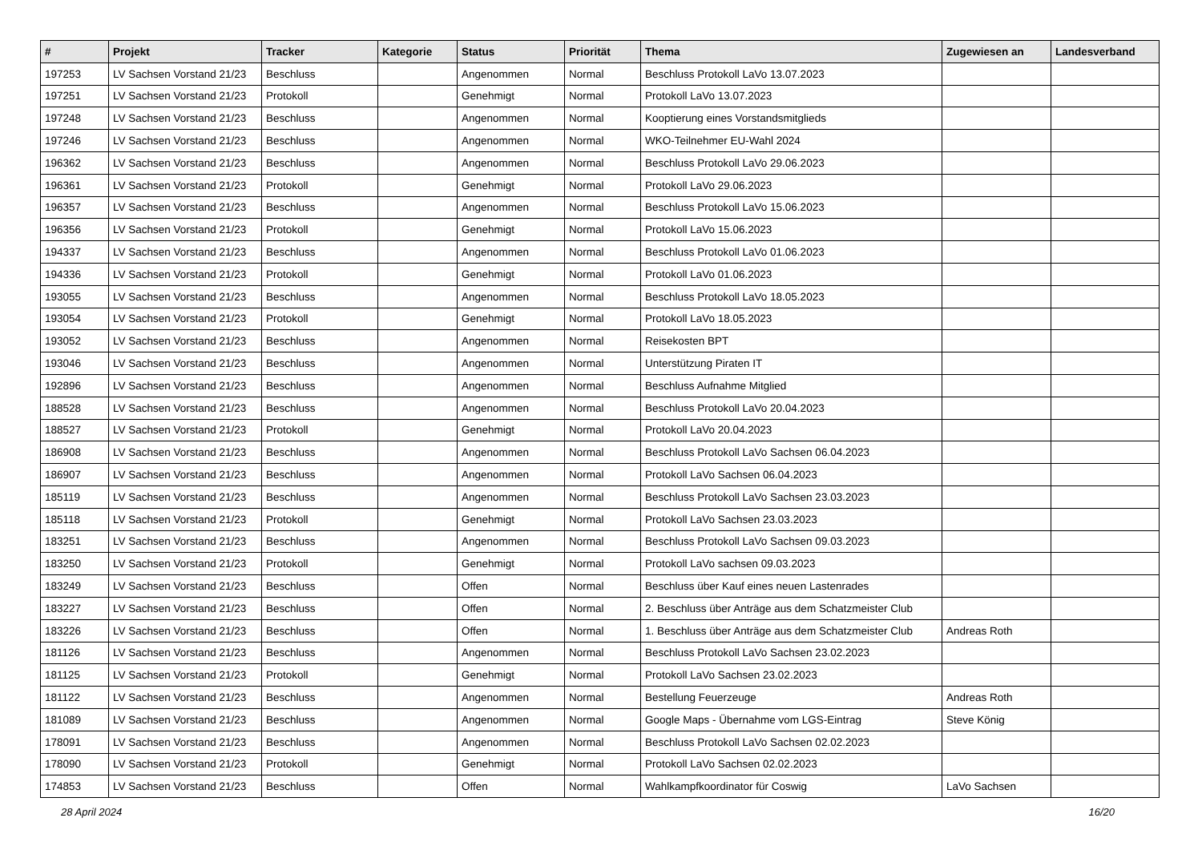| # | Projekt | Tracker | Kategorie | Status | Priorität | Thema | Zugewiesen an | Landesverband |
| --- | --- | --- | --- | --- | --- | --- | --- | --- |
| 197253 | LV Sachsen Vorstand 21/23 | Beschluss | | Angenommen | Normal | Beschluss Protokoll LaVo 13.07.2023 | | |
| 197251 | LV Sachsen Vorstand 21/23 | Protokoll | | Genehmigt | Normal | Protokoll LaVo 13.07.2023 | | |
| 197248 | LV Sachsen Vorstand 21/23 | Beschluss | | Angenommen | Normal | Kooptierung eines Vorstandsmitglieds | | |
| 197246 | LV Sachsen Vorstand 21/23 | Beschluss | | Angenommen | Normal | WKO-Teilnehmer EU-Wahl 2024 | | |
| 196362 | LV Sachsen Vorstand 21/23 | Beschluss | | Angenommen | Normal | Beschluss Protokoll LaVo 29.06.2023 | | |
| 196361 | LV Sachsen Vorstand 21/23 | Protokoll | | Genehmigt | Normal | Protokoll LaVo 29.06.2023 | | |
| 196357 | LV Sachsen Vorstand 21/23 | Beschluss | | Angenommen | Normal | Beschluss Protokoll LaVo 15.06.2023 | | |
| 196356 | LV Sachsen Vorstand 21/23 | Protokoll | | Genehmigt | Normal | Protokoll LaVo 15.06.2023 | | |
| 194337 | LV Sachsen Vorstand 21/23 | Beschluss | | Angenommen | Normal | Beschluss Protokoll LaVo 01.06.2023 | | |
| 194336 | LV Sachsen Vorstand 21/23 | Protokoll | | Genehmigt | Normal | Protokoll LaVo 01.06.2023 | | |
| 193055 | LV Sachsen Vorstand 21/23 | Beschluss | | Angenommen | Normal | Beschluss Protokoll LaVo 18.05.2023 | | |
| 193054 | LV Sachsen Vorstand 21/23 | Protokoll | | Genehmigt | Normal | Protokoll LaVo 18.05.2023 | | |
| 193052 | LV Sachsen Vorstand 21/23 | Beschluss | | Angenommen | Normal | Reisekosten BPT | | |
| 193046 | LV Sachsen Vorstand 21/23 | Beschluss | | Angenommen | Normal | Unterstützung Piraten IT | | |
| 192896 | LV Sachsen Vorstand 21/23 | Beschluss | | Angenommen | Normal | Beschluss Aufnahme Mitglied | | |
| 188528 | LV Sachsen Vorstand 21/23 | Beschluss | | Angenommen | Normal | Beschluss Protokoll LaVo 20.04.2023 | | |
| 188527 | LV Sachsen Vorstand 21/23 | Protokoll | | Genehmigt | Normal | Protokoll LaVo 20.04.2023 | | |
| 186908 | LV Sachsen Vorstand 21/23 | Beschluss | | Angenommen | Normal | Beschluss Protokoll LaVo Sachsen 06.04.2023 | | |
| 186907 | LV Sachsen Vorstand 21/23 | Beschluss | | Angenommen | Normal | Protokoll LaVo Sachsen 06.04.2023 | | |
| 185119 | LV Sachsen Vorstand 21/23 | Beschluss | | Angenommen | Normal | Beschluss Protokoll LaVo Sachsen 23.03.2023 | | |
| 185118 | LV Sachsen Vorstand 21/23 | Protokoll | | Genehmigt | Normal | Protokoll LaVo Sachsen 23.03.2023 | | |
| 183251 | LV Sachsen Vorstand 21/23 | Beschluss | | Angenommen | Normal | Beschluss Protokoll LaVo Sachsen 09.03.2023 | | |
| 183250 | LV Sachsen Vorstand 21/23 | Protokoll | | Genehmigt | Normal | Protokoll LaVo sachsen 09.03.2023 | | |
| 183249 | LV Sachsen Vorstand 21/23 | Beschluss | | Offen | Normal | Beschluss über Kauf eines neuen Lastenrades | | |
| 183227 | LV Sachsen Vorstand 21/23 | Beschluss | | Offen | Normal | 2. Beschluss über Anträge aus dem Schatzmeister Club | | |
| 183226 | LV Sachsen Vorstand 21/23 | Beschluss | | Offen | Normal | 1. Beschluss über Anträge aus dem Schatzmeister Club | Andreas Roth | |
| 181126 | LV Sachsen Vorstand 21/23 | Beschluss | | Angenommen | Normal | Beschluss Protokoll LaVo Sachsen 23.02.2023 | | |
| 181125 | LV Sachsen Vorstand 21/23 | Protokoll | | Genehmigt | Normal | Protokoll LaVo Sachsen 23.02.2023 | | |
| 181122 | LV Sachsen Vorstand 21/23 | Beschluss | | Angenommen | Normal | Bestellung Feuerzeuge | Andreas Roth | |
| 181089 | LV Sachsen Vorstand 21/23 | Beschluss | | Angenommen | Normal | Google Maps - Übernahme vom LGS-Eintrag | Steve König | |
| 178091 | LV Sachsen Vorstand 21/23 | Beschluss | | Angenommen | Normal | Beschluss Protokoll LaVo Sachsen 02.02.2023 | | |
| 178090 | LV Sachsen Vorstand 21/23 | Protokoll | | Genehmigt | Normal | Protokoll LaVo Sachsen 02.02.2023 | | |
| 174853 | LV Sachsen Vorstand 21/23 | Beschluss | | Offen | Normal | Wahlkampfkoordinator für Coswig | LaVo Sachsen | |
28 April 2024 16/20